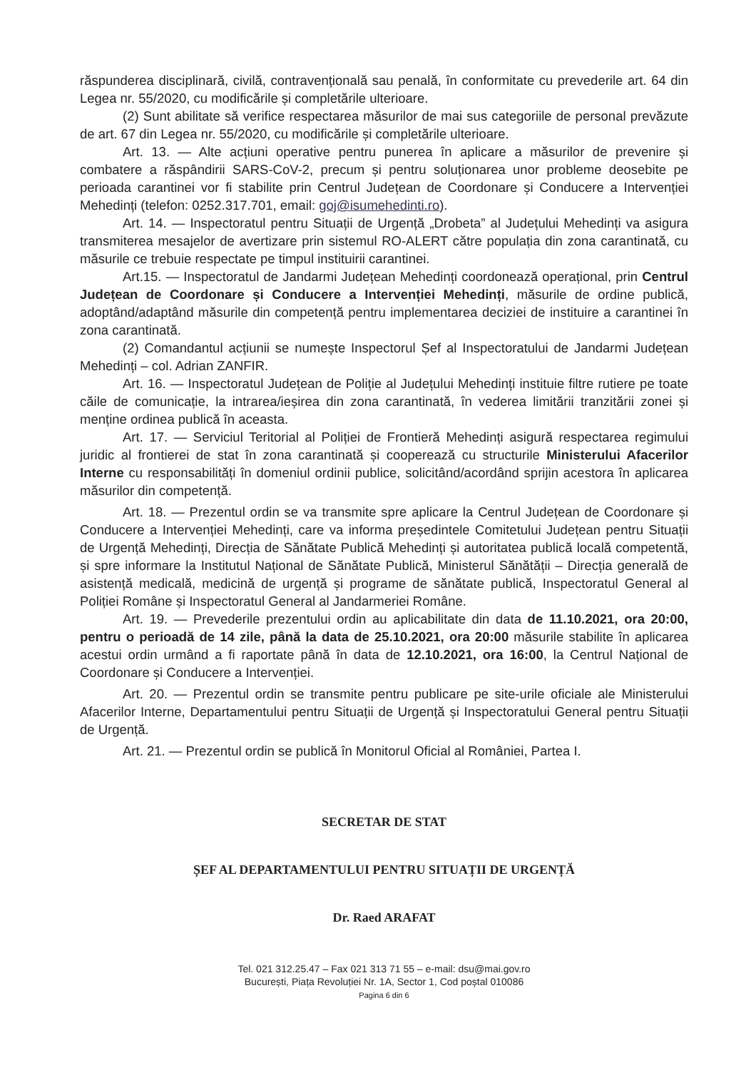răspunderea disciplinară, civilă, contravențională sau penală, în conformitate cu prevederile art. 64 din Legea nr. 55/2020, cu modificările și completările ulterioare.
(2) Sunt abilitate să verifice respectarea măsurilor de mai sus categoriile de personal prevăzute de art. 67 din Legea nr. 55/2020, cu modificările și completările ulterioare.
Art. 13. — Alte acțiuni operative pentru punerea în aplicare a măsurilor de prevenire și combatere a răspândirii SARS-CoV-2, precum și pentru soluționarea unor probleme deosebite pe perioada carantinei vor fi stabilite prin Centrul Județean de Coordonare și Conducere a Intervenției Mehedinți (telefon: 0252.317.701, email: goj@isumehedinti.ro).
Art. 14. — Inspectoratul pentru Situații de Urgență „Drobeta” al Județului Mehedinți va asigura transmiterea mesajelor de avertizare prin sistemul RO-ALERT către populația din zona carantinată, cu măsurile ce trebuie respectate pe timpul instituirii carantinei.
Art.15. — Inspectoratul de Jandarmi Județean Mehedinți coordonează operațional, prin Centrul Județean de Coordonare și Conducere a Intervenției Mehedinți, măsurile de ordine publică, adoptând/adaptând măsurile din competență pentru implementarea deciziei de instituire a carantinei în zona carantinată.
(2) Comandantul acțiunii se numește Inspectorul Șef al Inspectoratului de Jandarmi Județean Mehedinți – col. Adrian ZANFIR.
Art. 16. — Inspectoratul Județean de Poliție al Județului Mehedinți instituie filtre rutiere pe toate căile de comunicație, la intrarea/ieșirea din zona carantinată, în vederea limitării tranzitării zonei și menține ordinea publică în aceasta.
Art. 17. — Serviciul Teritorial al Poliției de Frontieră Mehedinți asigură respectarea regimului juridic al frontierei de stat în zona carantinată și cooperează cu structurile Ministerului Afacerilor Interne cu responsabilități în domeniul ordinii publice, solicitând/acordând sprijin acestora în aplicarea măsurilor din competență.
Art. 18. — Prezentul ordin se va transmite spre aplicare la Centrul Județean de Coordonare și Conducere a Intervenției Mehedinți, care va informa președintele Comitetului Județean pentru Situații de Urgență Mehedinți, Direcția de Sănătate Publică Mehedinți și autoritatea publică locală competentă, și spre informare la Institutul Național de Sănătate Publică, Ministerul Sănătății – Direcția generală de asistență medicală, medicină de urgență și programe de sănătate publică, Inspectoratul General al Poliției Române și Inspectoratul General al Jandarmeriei Române.
Art. 19. — Prevederile prezentului ordin au aplicabilitate din data de 11.10.2021, ora 20:00, pentru o perioadă de 14 zile, până la data de 25.10.2021, ora 20:00 măsurile stabilite în aplicarea acestui ordin urmând a fi raportate până în data de 12.10.2021, ora 16:00, la Centrul Național de Coordonare și Conducere a Intervenției.
Art. 20. — Prezentul ordin se transmite pentru publicare pe site-urile oficiale ale Ministerului Afacerilor Interne, Departamentului pentru Situații de Urgență și Inspectoratului General pentru Situații de Urgență.
Art. 21. — Prezentul ordin se publică în Monitorul Oficial al României, Partea I.
SECRETAR DE STAT
ȘEF AL DEPARTAMENTULUI PENTRU SITUAȚII DE URGENȚĂ
Dr. Raed ARAFAT
Tel. 021 312.25.47 – Fax 021 313 71 55 – e-mail: dsu@mai.gov.ro
București, Piața Revoluției Nr. 1A, Sector 1, Cod poștal 010086
Pagina 6 din 6